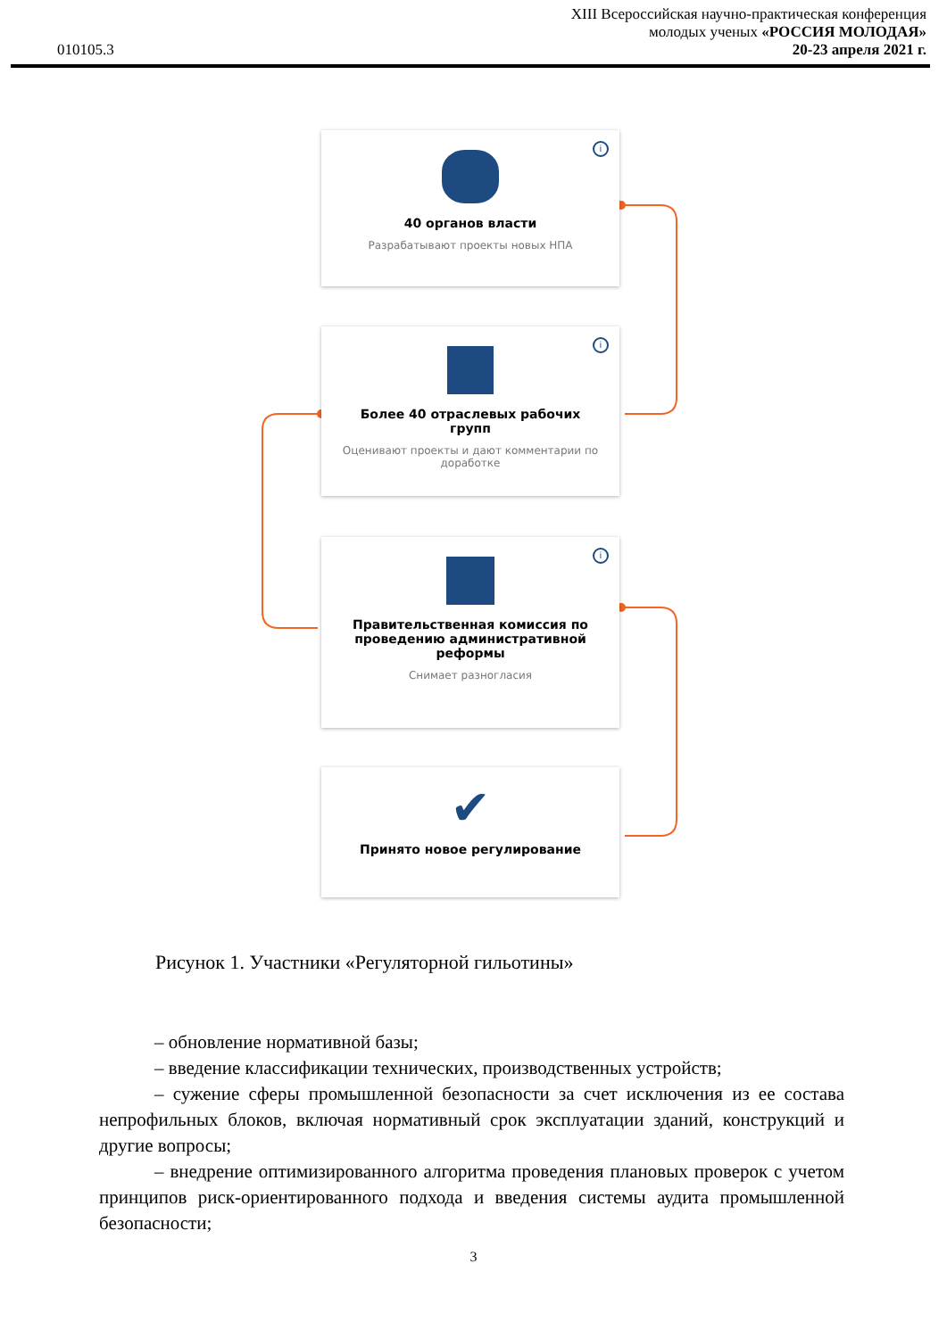010105.3
XIII Всероссийская научно-практическая конференция
молодых ученых «РОССИЯ МОЛОДАЯ»
20-23 апреля 2021 г.
i
40 органов власти
Разрабатывают проекты новых НПА
i
Более 40 отраслевых рабочих групп
Оценивают проекты и дают комментарии по доработке
i
Правительственная комиссия по проведению административной реформы
Снимает разногласия
✔
Принято новое регулирование
Рисунок 1. Участники «Регуляторной гильотины»
– обновление нормативной базы;
– введение классификации технических, производственных устройств;
– сужение сферы промышленной безопасности за счет исключения из ее состава непрофильных блоков, включая нормативный срок эксплуатации зданий, конструкций и другие вопросы;
– внедрение оптимизированного алгоритма проведения плановых проверок с учетом принципов риск-ориентированного подхода и введения системы аудита промышленной безопасности;
3